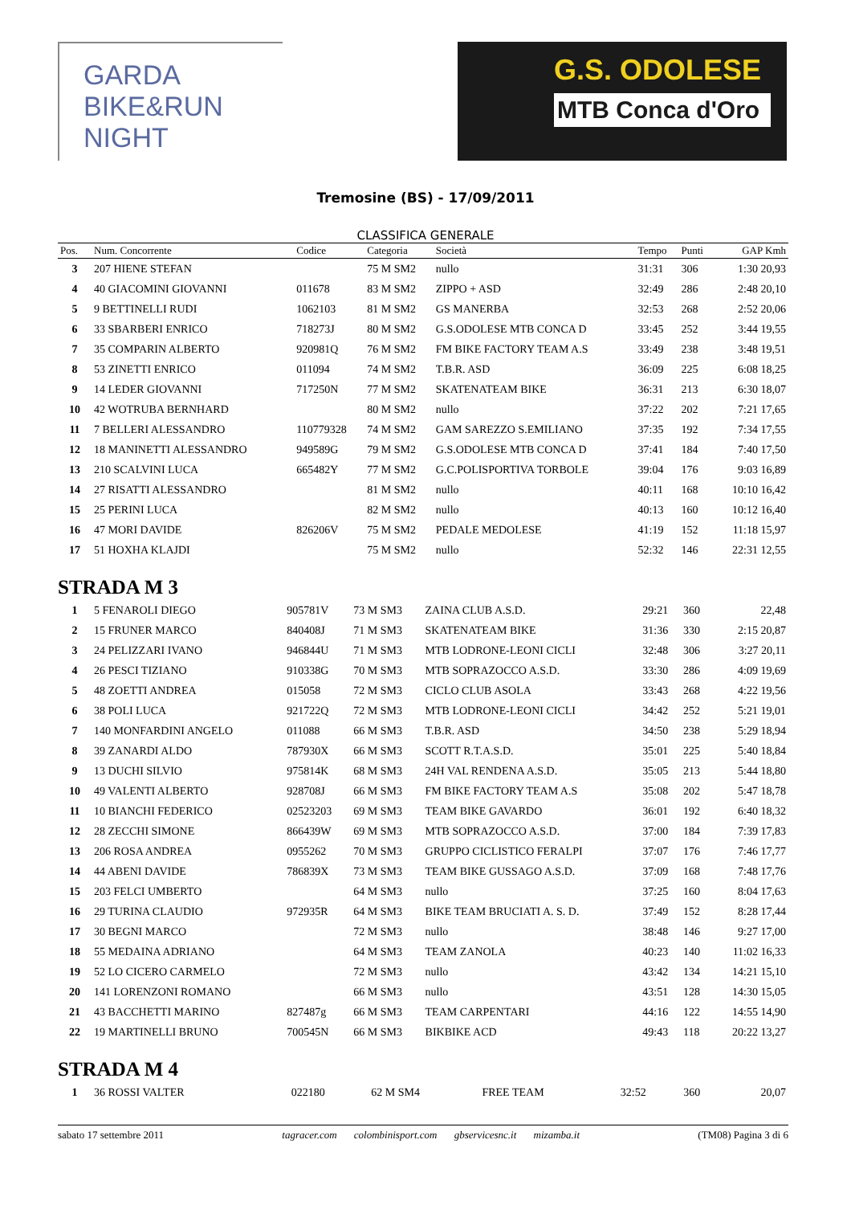GARDA BIKE&RUN NIGHT
G.S. ODOLESE
MTB Conca d'Oro
Tremosine (BS) - 17/09/2011
CLASSIFICA GENERALE
| Pos. | Num. Concorrente | Codice | Categoria | Società | Tempo | Punti | GAP Kmh |
| --- | --- | --- | --- | --- | --- | --- | --- |
| 3 | 207 HIENE STEFAN | | 75 M SM2 | nullo | 31:31 | 306 | 1:30 20,93 |
| 4 | 40 GIACOMINI GIOVANNI | 011678 | 83 M SM2 | ZIPPO + ASD | 32:49 | 286 | 2:48 20,10 |
| 5 | 9 BETTINELLI RUDI | 1062103 | 81 M SM2 | GS MANERBA | 32:53 | 268 | 2:52 20,06 |
| 6 | 33 SBARBERI ENRICO | 718273J | 80 M SM2 | G.S.ODOLESE MTB CONCA D | 33:45 | 252 | 3:44 19,55 |
| 7 | 35 COMPARIN ALBERTO | 920981Q | 76 M SM2 | FM BIKE FACTORY TEAM A.S | 33:49 | 238 | 3:48 19,51 |
| 8 | 53 ZINETTI ENRICO | 011094 | 74 M SM2 | T.B.R. ASD | 36:09 | 225 | 6:08 18,25 |
| 9 | 14 LEDER GIOVANNI | 717250N | 77 M SM2 | SKATENATEAM BIKE | 36:31 | 213 | 6:30 18,07 |
| 10 | 42 WOTRUBA BERNHARD | | 80 M SM2 | nullo | 37:22 | 202 | 7:21 17,65 |
| 11 | 7 BELLERI ALESSANDRO | 110779328 | 74 M SM2 | GAM SAREZZO S.EMILIANO | 37:35 | 192 | 7:34 17,55 |
| 12 | 18 MANINETTI ALESSANDRO | 949589G | 79 M SM2 | G.S.ODOLESE MTB CONCA D | 37:41 | 184 | 7:40 17,50 |
| 13 | 210 SCALVINI LUCA | 665482Y | 77 M SM2 | G.C.POLISPORTIVA TORBOLE | 39:04 | 176 | 9:03 16,89 |
| 14 | 27 RISATTI ALESSANDRO | | 81 M SM2 | nullo | 40:11 | 168 | 10:10 16,42 |
| 15 | 25 PERINI LUCA | | 82 M SM2 | nullo | 40:13 | 160 | 10:12 16,40 |
| 16 | 47 MORI DAVIDE | 826206V | 75 M SM2 | PEDALE MEDOLESE | 41:19 | 152 | 11:18 15,97 |
| 17 | 51 HOXHA KLAJDI | | 75 M SM2 | nullo | 52:32 | 146 | 22:31 12,55 |
STRADA M 3
| 1 | 5 FENAROLI DIEGO | 905781V | 73 M SM3 | ZAINA CLUB A.S.D. | 29:21 | 360 | 22,48 |
| 2 | 15 FRUNER MARCO | 840408J | 71 M SM3 | SKATENATEAM BIKE | 31:36 | 330 | 2:15 20,87 |
| 3 | 24 PELIZZARI IVANO | 946844U | 71 M SM3 | MTB LODRONE-LEONI CICLI | 32:48 | 306 | 3:27 20,11 |
| 4 | 26 PESCI TIZIANO | 910338G | 70 M SM3 | MTB SOPRAZOCCO A.S.D. | 33:30 | 286 | 4:09 19,69 |
| 5 | 48 ZOETTI ANDREA | 015058 | 72 M SM3 | CICLO CLUB ASOLA | 33:43 | 268 | 4:22 19,56 |
| 6 | 38 POLI LUCA | 921722Q | 72 M SM3 | MTB LODRONE-LEONI CICLI | 34:42 | 252 | 5:21 19,01 |
| 7 | 140 MONFARDINI ANGELO | 011088 | 66 M SM3 | T.B.R. ASD | 34:50 | 238 | 5:29 18,94 |
| 8 | 39 ZANARDI ALDO | 787930X | 66 M SM3 | SCOTT R.T.A.S.D. | 35:01 | 225 | 5:40 18,84 |
| 9 | 13 DUCHI SILVIO | 975814K | 68 M SM3 | 24H VAL RENDENA A.S.D. | 35:05 | 213 | 5:44 18,80 |
| 10 | 49 VALENTI ALBERTO | 928708J | 66 M SM3 | FM BIKE FACTORY TEAM A.S | 35:08 | 202 | 5:47 18,78 |
| 11 | 10 BIANCHI FEDERICO | 02523203 | 69 M SM3 | TEAM BIKE GAVARDO | 36:01 | 192 | 6:40 18,32 |
| 12 | 28 ZECCHI SIMONE | 866439W | 69 M SM3 | MTB SOPRAZOCCO A.S.D. | 37:00 | 184 | 7:39 17,83 |
| 13 | 206 ROSA ANDREA | 0955262 | 70 M SM3 | GRUPPO CICLISTICO FERALPI | 37:07 | 176 | 7:46 17,77 |
| 14 | 44 ABENI DAVIDE | 786839X | 73 M SM3 | TEAM BIKE GUSSAGO A.S.D. | 37:09 | 168 | 7:48 17,76 |
| 15 | 203 FELCI UMBERTO | | 64 M SM3 | nullo | 37:25 | 160 | 8:04 17,63 |
| 16 | 29 TURINA CLAUDIO | 972935R | 64 M SM3 | BIKE TEAM BRUCIATI A. S. D. | 37:49 | 152 | 8:28 17,44 |
| 17 | 30 BEGNI MARCO | | 72 M SM3 | nullo | 38:48 | 146 | 9:27 17,00 |
| 18 | 55 MEDAINA ADRIANO | | 64 M SM3 | TEAM ZANOLA | 40:23 | 140 | 11:02 16,33 |
| 19 | 52 LO CICERO CARMELO | | 72 M SM3 | nullo | 43:42 | 134 | 14:21 15,10 |
| 20 | 141 LORENZONI ROMANO | | 66 M SM3 | nullo | 43:51 | 128 | 14:30 15,05 |
| 21 | 43 BACCHETTI MARINO | 827487g | 66 M SM3 | TEAM CARPENTARI | 44:16 | 122 | 14:55 14,90 |
| 22 | 19 MARTINELLI BRUNO | 700545N | 66 M SM3 | BIKBIKE ACD | 49:43 | 118 | 20:22 13,27 |
STRADA M 4
| 1 | 36 ROSSI VALTER | 022180 | 62 M SM4 | FREE TEAM | 32:52 | 360 | 20,07 |
sabato 17 settembre 2011 tagracer.com colombinisport.com gbservicesnc.it mizamba.it (TM08) Pagina 3 di 6